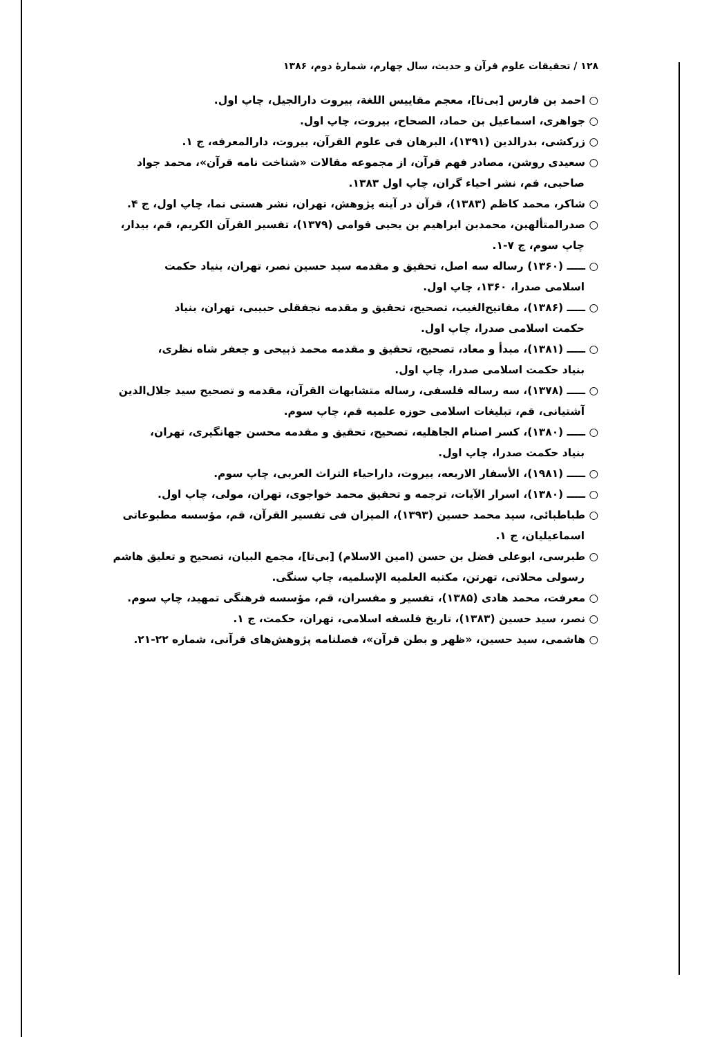۱۲۸ / تحقیقات علوم قرآن و حدیث، سال چهارم، شمارهٔ دوم، ۱۳۸۶
○ احمد بن فارس [بی‌تا]، معجم مقاییس اللغة، بیروت دارالجیل، چاپ اول.
○ جواهری، اسماعیل بن حماد، الصحاح، بیروت، چاپ اول.
○ زرکشی، بدرالدین (۱۳۹۱)، البرهان فی علوم القرآن، بیروت، دارالمعرفه، ج ۱.
○ سعیدی روشن، مصادر فهم قرآن، از مجموعه مقالات «شناخت نامه قرآن»، محمد جواد
صاحبی، قم، نشر احیاء گران، چاپ اول ۱۳۸۳.
○ شاکر، محمد کاظم (۱۳۸۳)، قرآن در آینه پژوهش، تهران، نشر هستی نما، چاپ اول، ج ۴.
○ صدرالمتألهین، محمدبن ابراهیم بن یحیی قوامی (۱۳۷۹)، تفسیر القرآن الکریم، قم، بیدار،
چاپ سوم، ج ۷-۱.
○ ـــــ (۱۳۶۰) رساله سه اصل، تحقیق و مقدمه سید حسین نصر، تهران، بنیاد حکمت
اسلامی صدرا، ۱۳۶۰، چاپ اول.
○ ـــــ (۱۳۸۶)، مفاتیح‌الغیب، تصحیح، تحقیق و مقدمه نجفقلی حبیبی، تهران، بنیاد
حکمت اسلامی صدرا، چاپ اول.
○ ـــــ (۱۳۸۱)، مبدأ و معاد، تصحیح، تحقیق و مقدمه محمد ذبیحی و جعفر شاه نظری،
بنیاد حکمت اسلامی صدرا، چاپ اول.
○ ـــــ (۱۳۷۸)، سه رساله فلسفی، رساله متشابهات القرآن، مقدمه و تصحیح سید جلال‌الدین
آشتیانی، قم، تبلیغات اسلامی حوزه علمیه قم، چاپ سوم.
○ ـــــ (۱۳۸۰)، کسر اصنام الجاهلیه، تصحیح، تحقیق و مقدمه محسن جهانگیری، تهران،
بنیاد حکمت صدرا، چاپ اول.
○ ـــــ (۱۹۸۱)، الأسفار الاربعه، بیروت، داراحیاء التراث العربی، چاپ سوم.
○ ـــــ (۱۳۸۰)، اسرار الآیات، ترجمه و تحقیق محمد خواجوی، تهران، مولی، چاپ اول.
○ طباطبائی، سید محمد حسین (۱۳۹۳)، المیزان فی تفسیر القرآن، قم، مؤسسه مطبوعاتی
اسماعیلیان، ج ۱.
○ طبرسی، ابوعلی فضل بن حسن (امین الاسلام) [بی‌تا]، مجمع البیان، تصحیح و تعلیق هاشم
رسولی محلاتی، تهرتن، مکتبه العلمیه الإسلمیه، چاپ سنگی.
○ معرفت، محمد هادی (۱۳۸۵)، تفسیر و مفسران، قم، مؤسسه فرهنگی تمهید، چاپ سوم.
○ نصر، سید حسین (۱۳۸۳)، تاریخ فلسفه اسلامی، تهران، حکمت، ج ۱.
○ هاشمی، سید حسین، «ظهر و بطن قرآن»، فصلنامه پژوهش‌های قرآنی، شماره ۲۲-۲۱.